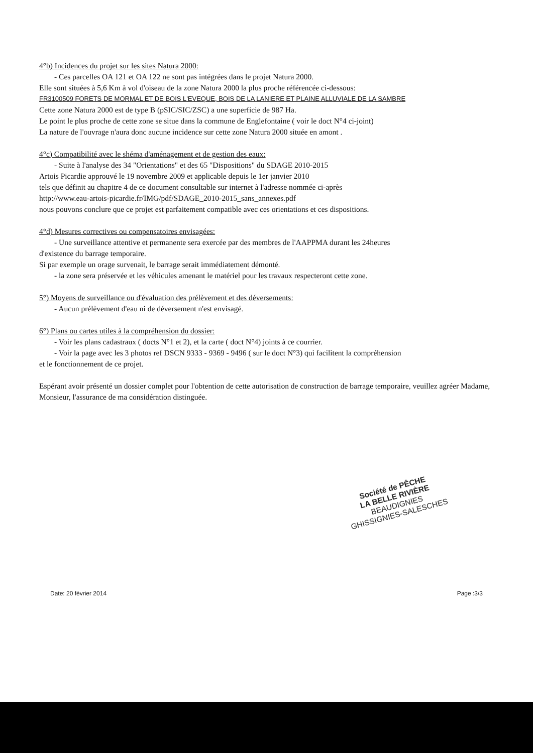4°b) Incidences du projet sur les sites Natura 2000:
- Ces parcelles OA 121 et OA 122 ne sont pas intégrées dans le projet Natura 2000.
Elle sont situées à 5,6 Km à vol d'oiseau de la zone Natura 2000 la plus proche référencée ci-dessous:
FR3100509 FORETS DE MORMAL ET DE BOIS L'EVEQUE, BOIS DE LA LANIERE ET PLAINE ALLUVIALE DE LA SAMBRE
Cette zone Natura 2000 est de type B (pSIC/SIC/ZSC) a une superficie de 987 Ha.
Le point le plus proche de cette zone se situe dans la commune de Englefontaine ( voir le doct N°4 ci-joint)
La nature de l'ouvrage n'aura donc aucune incidence sur cette zone Natura 2000 située en amont .
4°c) Compatibilité avec le shéma d'aménagement et de gestion des eaux:
- Suite à l'analyse des 34 "Orientations" et des 65 "Dispositions" du SDAGE 2010-2015
Artois Picardie approuvé le 19 novembre 2009 et applicable depuis le 1er janvier 2010
tels que définit au chapitre 4 de ce document consultable sur internet à l'adresse nommée ci-après
http://www.eau-artois-picardie.fr/IMG/pdf/SDAGE_2010-2015_sans_annexes.pdf
nous pouvons conclure que ce projet est parfaitement compatible avec ces orientations et ces dispositions.
4°d) Mesures correctives ou compensatoires envisagées:
- Une surveillance attentive et permanente sera exercée par des membres de l'AAPPMA durant les 24heures
d'existence du barrage temporaire.
Si par exemple un orage survenait, le barrage serait immédiatement démonté.
- la zone sera préservée et les véhicules amenant le matériel pour les travaux respecteront cette zone.
5°) Moyens de surveillance ou d'évaluation des prélèvement et des déversements:
- Aucun prélèvement d'eau ni de déversement n'est envisagé.
6°) Plans ou cartes utiles à la compréhension du dossier:
- Voir les plans cadastraux ( docts N°1 et 2), et la carte ( doct N°4) joints à ce courrier.
- Voir la page avec les 3 photos ref DSCN 9333 - 9369 - 9496 ( sur le doct N°3) qui facilitent la compréhension
et le fonctionnement de ce projet.
Espérant avoir présenté un dossier complet pour l'obtention de cette autorisation de construction de barrage temporaire, veuillez agréer Madame, Monsieur, l'assurance de ma considération distinguée.
Société de PÊCHE
LA BELLE RIVIÈRE
BEAUDIGNIES
GHISSIGNIES-SALESCHES
Date: 20 février 2014 Page :3/3